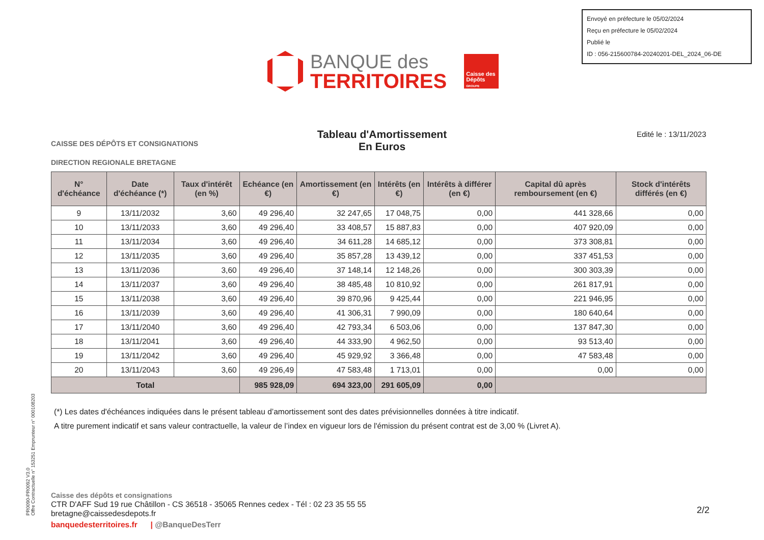Envoyé en préfecture le 05/02/2024
Reçu en préfecture le 05/02/2024
Publié le
ID : 056-215600784-20240201-DEL_2024_06-DE
BANQUE des
TERRITOIRES
Caisse des Dépôts
GROUPE
CAISSE DES DÉPÔTS ET CONSIGNATIONS
DIRECTION REGIONALE BRETAGNE
Tableau d'Amortissement
En Euros
Edité le : 13/11/2023
| N° d'échéance | Date d'échéance (*) | Taux d'intérêt (en %) | Echéance (en €) | Amortissement (en €) | Intérêts (en €) | Intérêts à différer (en €) | Capital dû après remboursement (en €) | Stock d'intérêts différés (en €) |
| --- | --- | --- | --- | --- | --- | --- | --- | --- |
| 9 | 13/11/2032 | 3,60 | 49 296,40 | 32 247,65 | 17 048,75 | 0,00 | 441 328,66 | 0,00 |
| 10 | 13/11/2033 | 3,60 | 49 296,40 | 33 408,57 | 15 887,83 | 0,00 | 407 920,09 | 0,00 |
| 11 | 13/11/2034 | 3,60 | 49 296,40 | 34 611,28 | 14 685,12 | 0,00 | 373 308,81 | 0,00 |
| 12 | 13/11/2035 | 3,60 | 49 296,40 | 35 857,28 | 13 439,12 | 0,00 | 337 451,53 | 0,00 |
| 13 | 13/11/2036 | 3,60 | 49 296,40 | 37 148,14 | 12 148,26 | 0,00 | 300 303,39 | 0,00 |
| 14 | 13/11/2037 | 3,60 | 49 296,40 | 38 485,48 | 10 810,92 | 0,00 | 261 817,91 | 0,00 |
| 15 | 13/11/2038 | 3,60 | 49 296,40 | 39 870,96 | 9 425,44 | 0,00 | 221 946,95 | 0,00 |
| 16 | 13/11/2039 | 3,60 | 49 296,40 | 41 306,31 | 7 990,09 | 0,00 | 180 640,64 | 0,00 |
| 17 | 13/11/2040 | 3,60 | 49 296,40 | 42 793,34 | 6 503,06 | 0,00 | 137 847,30 | 0,00 |
| 18 | 13/11/2041 | 3,60 | 49 296,40 | 44 333,90 | 4 962,50 | 0,00 | 93 513,40 | 0,00 |
| 19 | 13/11/2042 | 3,60 | 49 296,40 | 45 929,92 | 3 366,48 | 0,00 | 47 583,48 | 0,00 |
| 20 | 13/11/2043 | 3,60 | 49 296,49 | 47 583,48 | 1 713,01 | 0,00 | 0,00 | 0,00 |
| Total | | | 985 928,09 | 694 323,00 | 291 605,09 | 0,00 | | |
(*) Les dates d'échéances indiquées dans le présent tableau d’amortissement sont des dates prévisionnelles données à titre indicatif.
A titre purement indicatif et sans valeur contractuelle, la valeur de l’index en vigueur lors de l'émission du présent contrat est de 3,00 % (Livret A).
PR0090-PR0092 V3.0
Offre Contractuelle n° 153251 Emprunteur n° 000108203
Caisse des dépôts et consignations
CTR D'AFF Sud 19 rue Châtillon - CS 36518 - 35065 Rennes cedex - Tél : 02 23 35 55 55
bretagne@caissedesdepots.fr
banquedesterritoires.fr | @BanqueDesTerr
2/2